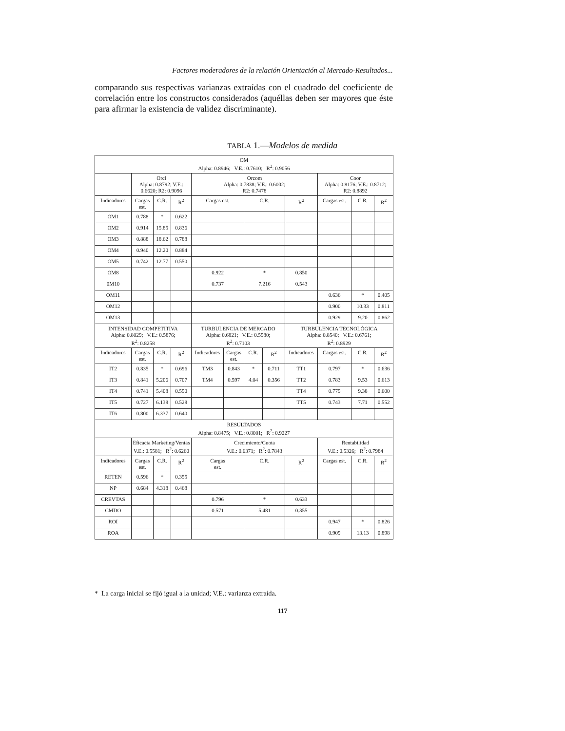Factores moderadores de la relación Orientación al Mercado-Resultados...
comparando sus respectivas varianzas extraídas con el cuadrado del coeficiente de correlación entre los constructos considerados (aquéllas deben ser mayores que éste para afirmar la existencia de validez discriminante).
TABLA 1.—Modelos de medida
| OM Alpha: 0.8946; V.E.: 0.7610; R<sup>2</sup>: 0.9056 | | | | | | | | | | | |
| --- | --- | --- | --- | --- | --- | --- | --- | --- | --- | --- | --- |
| | Orcl Alpha: 0.8792; V.E.: 0.6620; R2: 0.9096 | | | Orcom Alpha: 0.7838; V.E.: 0.6002; R2: 0.7478 | | | | | Coor Alpha: 0.8176; V.E.: 0.8712; R2: 0.8892 | | |
| Indicadores | Cargas est. | C.R. | R<sup>2</sup> | Cargas est. | | C.R. | | R<sup>2</sup> | Cargas est. | C.R. | R<sup>2</sup> |
| OM1 | 0.788 | * | 0.622 | | | | | | | | |
| OM2 | 0.914 | 15.85 | 0.836 | | | | | | | | |
| OM3 | 0.888 | 18.62 | 0.788 | | | | | | | | |
| OM4 | 0.940 | 12.20 | 0.884 | | | | | | | | |
| OM5 | 0.742 | 12.77 | 0.550 | | | | | | | | |
| OM8 | | | | 0.922 | | * | | 0.850 | | | |
| 0M10 | | | | 0.737 | | 7.216 | | 0.543 | | | |
| OM11 | | | | | | | | | 0.636 | * | 0.405 |
| OM12 | | | | | | | | | 0.900 | 10.33 | 0.811 |
| OM13 | | | | | | | | | 0.929 | 9.20 | 0.862 |
| INTENSIDAD COMPETITIVA Alpha: 0.8029; V.E.: 0.5876; R<sup>2</sup>: 0.8258 | | | | TURBULENCIA DE MERCADO Alpha: 0.6821; V.E.: 0.5580; R<sup>2</sup>: 0.7103 | | | | TURBULENCIA TECNOLÓGICA Alpha: 0.8540; V.E.: 0.6761; R<sup>2</sup>: 0.8929 | | | |
| Indicadores | Cargas est. | C.R. | R<sup>2</sup> | Indicadores | Cargas est. | C.R. | R<sup>2</sup> | Indicadores | Cargas est. | C.R. | R<sup>2</sup> |
| IT2 | 0.835 | * | 0.696 | TM3 | 0.843 | * | 0.711 | TT1 | 0.797 | * | 0.636 |
| IT3 | 0.841 | 5.206 | 0.707 | TM4 | 0.597 | 4.04 | 0.356 | TT2 | 0.783 | 9.53 | 0.613 |
| IT4 | 0.741 | 5.408 | 0.550 | | | | | TT4 | 0.775 | 9.38 | 0.600 |
| IT5 | 0.727 | 6.138 | 0.528 | | | | | TT5 | 0.743 | 7.71 | 0.552 |
| IT6 | 0.800 | 6.337 | 0.640 | | | | | | | | |
| RESULTADOS Alpha: 0.8475; V.E.: 0.8001; R<sup>2</sup>: 0.9227 | | | | | | | | | | | |
| | Eficacia Marketing/Ventas V.E.: 0.5581; R<sup>2</sup>: 0.6260 | | | Crecimiento/Cuota V.E.: 0.6371; R<sup>2</sup>: 0.7843 | | | | | Rentabilidad V.E.: 0.5326; R<sup>2</sup>: 0.7984 | | |
| Indicadores | Cargas est. | C.R. | R<sup>2</sup> | Cargas est. | | C.R. | | R<sup>2</sup> | Cargas est. | C.R. | R<sup>2</sup> |
| RETEN | 0.596 | * | 0.355 | | | | | | | | |
| NP | 0.684 | 4.318 | 0.468 | | | | | | | | |
| CREVTAS | | | | 0.796 | | * | | 0.633 | | | |
| CMDO | | | | 0.571 | | 5.481 | | 0.355 | | | |
| ROI | | | | | | | | | 0.947 | * | 0.826 |
| ROA | | | | | | | | | 0.909 | 13.13 | 0.898 |
* La carga inicial se fijó igual a la unidad; V.E.: varianza extraída.
117